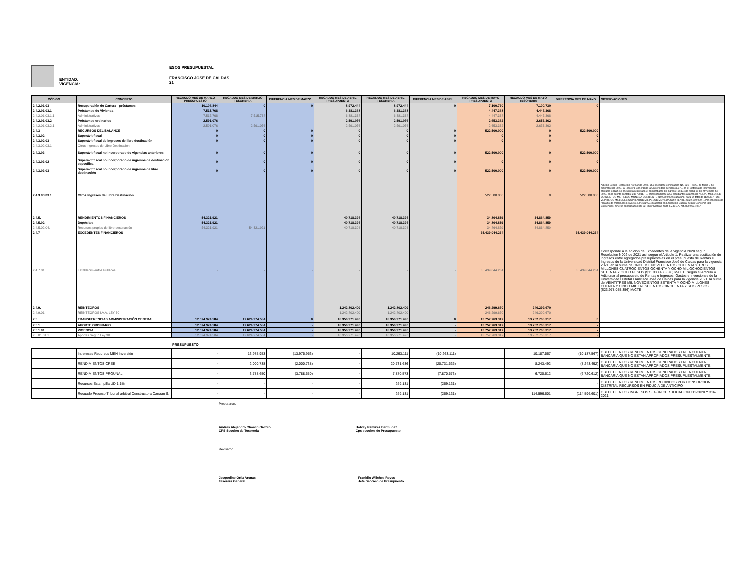ENTIDAD:
VIGENCIA:
ESOS PRESUPUESTAL
FRANCISCO JOSÉ DE CALDAS
21
| CÓDIGO | CONCEPTO | RECAUDO MES DE MARZO PRESUPUESTO | RECAUDO MES DE MARZO TESORERIA | DIFERENCIA MES DE MAEZO | RECAUDO MES DE ABRIL PRESUPUESTO | RECAUDO MES DE ABRIL TESORERIA | DIFERENCIA MES DE ABRIL | RECAUDO MES DE MAYO PRESUPUESTO | RECAUDO MES DE MAYO TESORERIA | DIFERENCIA MES DE MAYO | OBSERVACIONES |
| --- | --- | --- | --- | --- | --- | --- | --- | --- | --- | --- | --- |
| 2.4.2.01.03 | Recuperación de Cartera - préstamos | 10.106.844 | 0 | 0 | 8.972.444 | 8.972.444 | 0 | 7.100.730 | 7.100.730 | 0 | |
| 2.4.2.01.03.1 | Préstamos de Vivienda | 7.515.768 | - | - | 6.381.368 | 6.381.368 | - | 4.447.368 | 4.447.368 | - | |
| 2.4.2.01.03.1.1 | Administrativos | 7.515.768 | 7.515.768 | - | 6.381.368 | 6.381.368 | - | 4.447.368 | 4.447.368 | - | |
| 2.4.2.01.03.2 | Préstamos ordinarios | 2.591.076 | - | - | 2.591.076 | 2.591.076 | - | 2.653.362 | 2.653.362 | - | |
| 2.4.2.01.03.2.1 | Administrativos | 2.591.076 | 2.591.076 | - | 2.591.076 | 2.591.076 | - | 2.653.362 | 2.653.362 | - | |
| 2.4.3 | RECURSOS DEL BALANCE | 0 | 0 | 0 | 0 | 0 | 0 | 522.500.000 | 0 | 522.500.000 | |
| 2.4.3.02 | Superávit fiscal | 0 | 0 | 0 | 0 | 0 | 0 | 0 | 0 | 0 | |
| 2.4.3.02.03 | Superávit fiscal de ingresos de libre destinación | 0 | 0 | 0 | 0 | 0 | 0 | 0 | 0 | 0 | |
| 2.4.3.02.03.1 | Otros Ingresos de Libre Destinación | - | - | - | - | - | - | - | - | - | |
| 2.4.3.03 | Superávit fiscal no incorporado de vigencias anteriores | 0 | 0 | 0 | 0 | 0 | 0 | 522.500.000 | 0 | 522.500.000 | |
| 2.4.3.03.02 | Superávit fiscal no incorporado de ingresos de destinación específica | 0 | 0 | 0 | 0 | 0 | 0 | 0 | 0 | 0 | |
| 2.4.3.03.03 | Superávit fiscal no incorporado de ingresos de libre destinación | 0 | 0 | 0 | 0 | 0 | 0 | 522.500.000 | 0 | 522.500.000 | |
| 2.4.3.03.03.1 | Otros Ingresos de Libre Destinación | | | | | | | 522.500.000 | 0 | 522.500.000 | Adicion Según Resolucion No 002 de 2021, Que mediante certificación No. 721 – 2020, de fecha 2 de diciembre de 2020, la Tesorera General de la Universidad, certificó que "…en el Sistema de información contable SIIGO, se encuentra registrado el comprobante de ingreso R3-324 de fecha 30 de noviembre de 2020, en la cuenta contable 24079031, …, correspondiente a 55 estudiantes a razón de NUEVE MILLONES QUINIENTOS MIL PESOS MONEDA CORRIENTE ($9.500.0000) cada uno, para un total de QUINIENTOS VEINTIDOS MILLONES QUINIENTOS MIL PESOS MONEDA CORRIENTE ($522.500.000)…Por concepto de recaudo de matrículas proyecto curricular 584 Maestría en Educación Guajira, según Convenio 688 Colciencias, dineros consignados por la Fiduprevisora Fondo F.J.C S.A. Nit. 830.053.105." |
| 2.4.5. | RENDIMIENTOS FINANCIEROS | 54.321.921 | - | - | 40.718.394 | 40.718.394 | - | 34.864.859 | 34.864.859 | - | |
| 2.4.5.02. | Depósitos | 54.321.921 | - | - | 40.718.394 | 40.718.394 | - | 34.864.859 | 34.864.859 | - | |
| 2.4.5.02.04. | Recursos propios de libre destinación | 54.321.921 | 54.321.921 | - | 40.718.394 | 40.718.394 | - | 34.864.859 | 34.864.859 | - | |
| 2.4.7 | EXCEDENTES FINANCIEROS | - | - | - | - | - | - | 35.439.044.234 | - | 35.439.044.234 | |
| 2.4.7.01 | Establecimientos Públicos | - | - | - | - | - | - | 35.439.044.234 | - | 35.439.044.234 | Corresponde a la adicion de Excedentes de la vigencia 2020 segun Resolucion N002 de 2021 asi: segun el Articulo 1. Realizar una sustitución de ingresos entre agregados presupuestales en el presupuesto de Rentas e Ingresos de la Universidad Distrital Francisco José de Caldas para la vigencia 2021, en la suma de ONCE MIL NOVECIENTOS OCHENTA Y TRES MILLONES CUATROCIENTOS OCHENTA Y OCHO MIL OCHOCIENTOS SETENTA Y OCHO PESOS ($11.983.488.878) M/CTE. segun el Articulo 4. Adicionar al presupuesto de Rentas e Ingresos, Gastos e Inversiones de la Universidad Distrital Francisco José de Caldas para la vigencia 2021, la suma de VEINTITRES MIL NOVECIENTOS SETENTA Y OCHO MILLONES CUENTA Y CINCO MIL TRESCIENTOS CINCUENTA Y SEIS PESOS ($23.978.055.356) M/CTE |
| 2.4.9. | REINTEGROS | - | - | - | 1.242.802.400 | 1.242.802.400 | - | 246.299.670 | 246.299.670 | - | |
| 2.4.9.01 | REINTEGROS I.V.A. LEY 30 | - | - | - | 1.242.802.400 | 1.242.802.400 | - | 246.299.670 | 246.299.670 | - | |
| 2.5 | TRANSFERENCIAS ADMINISTRACIÓN CENTRAL | 12.624.974.584 | 12.624.974.584 | 0 | 18.356.971.496 | 18.356.971.496 | 0 | 13.752.763.317 | 13.752.763.317 | 0 | |
| 2.5.1. | APORTE ORDINARIO | 12.624.974.584 | 12.624.974.584 | - | 18.356.971.496 | 18.356.971.496 | - | 13.752.763.317 | 13.752.763.317 | - | |
| 2.5.1.01. | VIGENCIA | 12.624.974.584 | 12.624.974.584 | - | 18.356.971.496 | 18.356.971.496 | - | 13.752.763.317 | 13.752.763.317 | - | |
| 2.5.01.01.1 | Aportes Según Ley 30 | 12.624.974.584 | 12.624.974.584 | - | 18.356.971.496 | 18.356.971.496 | - | 13.752.763.317 | 13.752.763.317 | - | |
PRESUPUESTO
| | Intrereses Recursos MEN Inversión | - | 13.975.953 | (13.975.953) | - | 10.263.111 | (10.263.111) | | 10.187.567 | (10.187.567) | OBEDECE A LOS RENDIMIENTOS GENERADOS EN LA CUENTA BANCARIA QUE NO ESTAN APROPIADOS PRESUPUESTALMENTE. |
| | RENDIMIENTOS CREE | - | 2.000.738 | (2.000.738) | - | 20.731.636 | (20.731.636) | | 8.243.492 | (8.243.492) | OBEDECE A LOS RENDIMIENTOS GENERADOS EN LA CUENTA BANCARIA QUE NO ESTAN APROPIADOS PRESUPUESTALMENTE. |
| | RENDIMIENTOS PROUNAL | - | 3.788.650 | (3.788.650) | - | 7.870.573 | (7.870.573) | | 6.720.612 | (6.720.612) | OBEDECE A LOS RENDIMIENTOS GENERADOS EN LA CUENTA BANCARIA QUE NO ESTAN APROPIADOS PRESUPUESTALMENTE. |
| | Recursos Estampilla UD 1.1% | - | - | - | - | 269.131 | (269.131) | | | - | OBEDECE A LOS RENDIMIENTOS RECIBIDOS POR CONSORCION DISTRITAL RECURSOS EN FIDUCIA DE ANTICIPO |
| | Recuado Proceso Tribunal arbitral Constructora Canaan S. | - | - | - | - | 269.131 | (269.131) | | 114.596.601 | (114.596.601) | OBEDECE A LOS INGRESOS SEGÚN CERTIFICACION 111-2020 Y 316-2021 |
Prepararon.
Andres Alejandro ChoachiOrozco
CPS Seccion de Tesoreria
Holvey Ramirez Bermudez
Cps seccion de Presupuesto
Revisaron.
Jacqueline Ortiz Arenas
Tesorera General
Franklin Wilches Reyes
Jefe Seccion de Presupuesto